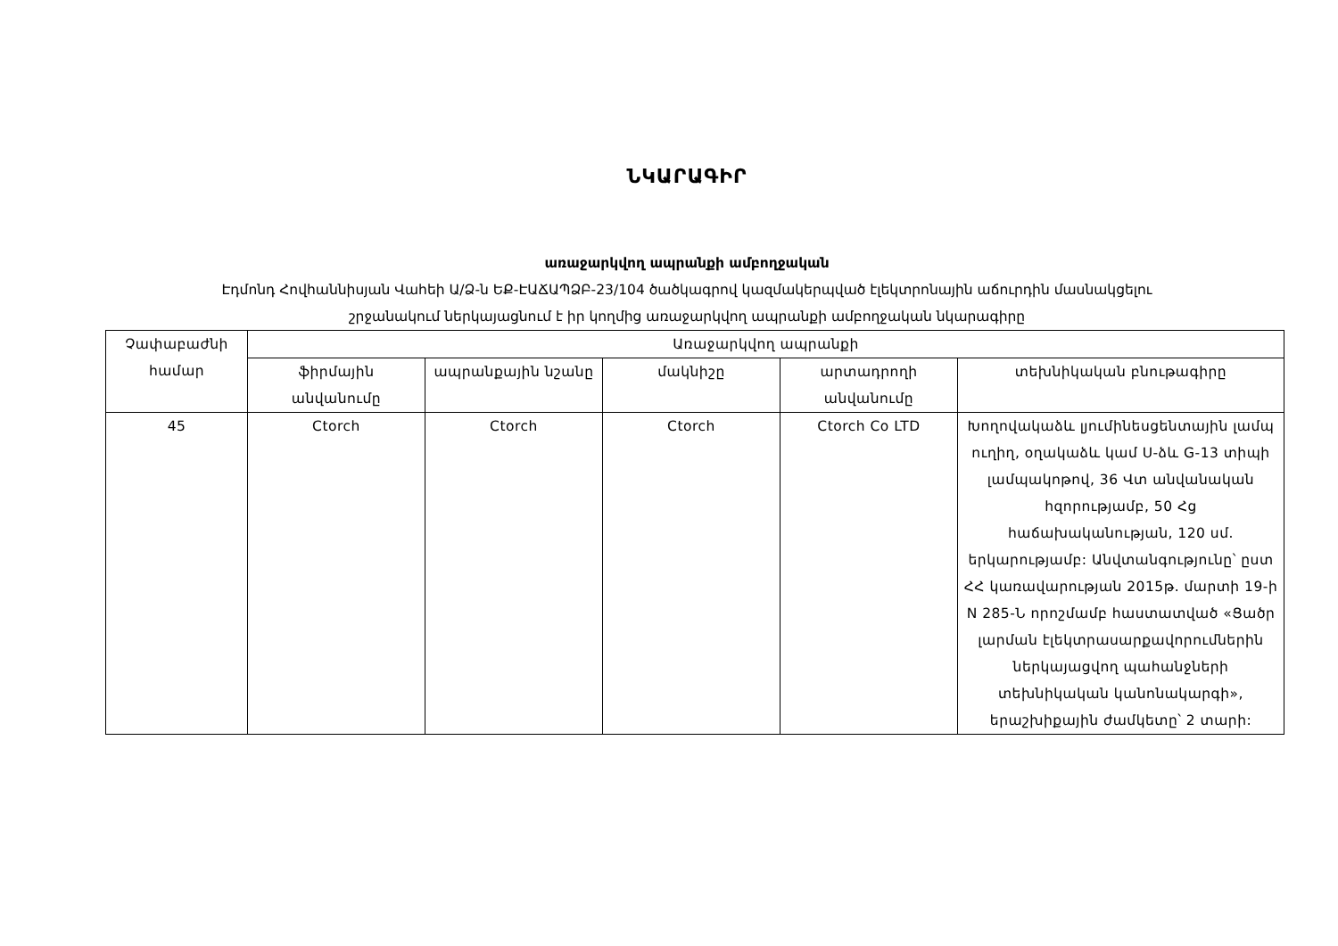ՆԿԱՐԱԳԻՐ
առաջարկվող ապրանքի ամբողջական
Էդմոնդ Հովհաննիսյան Վահեի Ա/Ձ-ն ԵՔ-ԷԱՃԱՊՁԲ-23/104 ծածկագրով կազմակերպված էլեկտրոնային աճուրդին մասնակցելու
շրջանակում ներկայացնում է իր կողմից առաջարկվող ապրանքի ամբողջական նկարագիրը
| Չափաբաժնի համար | Առաջարկվող ապրանքի | | | | |
| --- | --- | --- | --- | --- | --- |
| | ֆիրմային անվանումը | ապրանքային նշանը | մակնիշը | արտադրողի անվանումը | տեխնիկական բնութագիրը |
| 45 | Ctorch | Ctorch | Ctorch | Ctorch Co LTD | Խողովակաձև լյումինեսցենտային լամպ ուղիղ, օղակաձև կամ U-ձև G-13 տիպի լամպակոթով, 36 Վտ անվանական հզորությամբ, 50 Հց հաճախականության, 120 սմ. երկարությամբ: Անվտանգությունը՝ ըստ ՀՀ կառավարության 2015թ. մարտի 19-ի N 285-Ն որոշմամբ հաստատված «Ցածր լարման էլեկտրասարքավորումներին ներկայացվող պահանջների տեխնիկական կանոնակարգի», երաշխիքային ժամկետը՝ 2 տարի: |